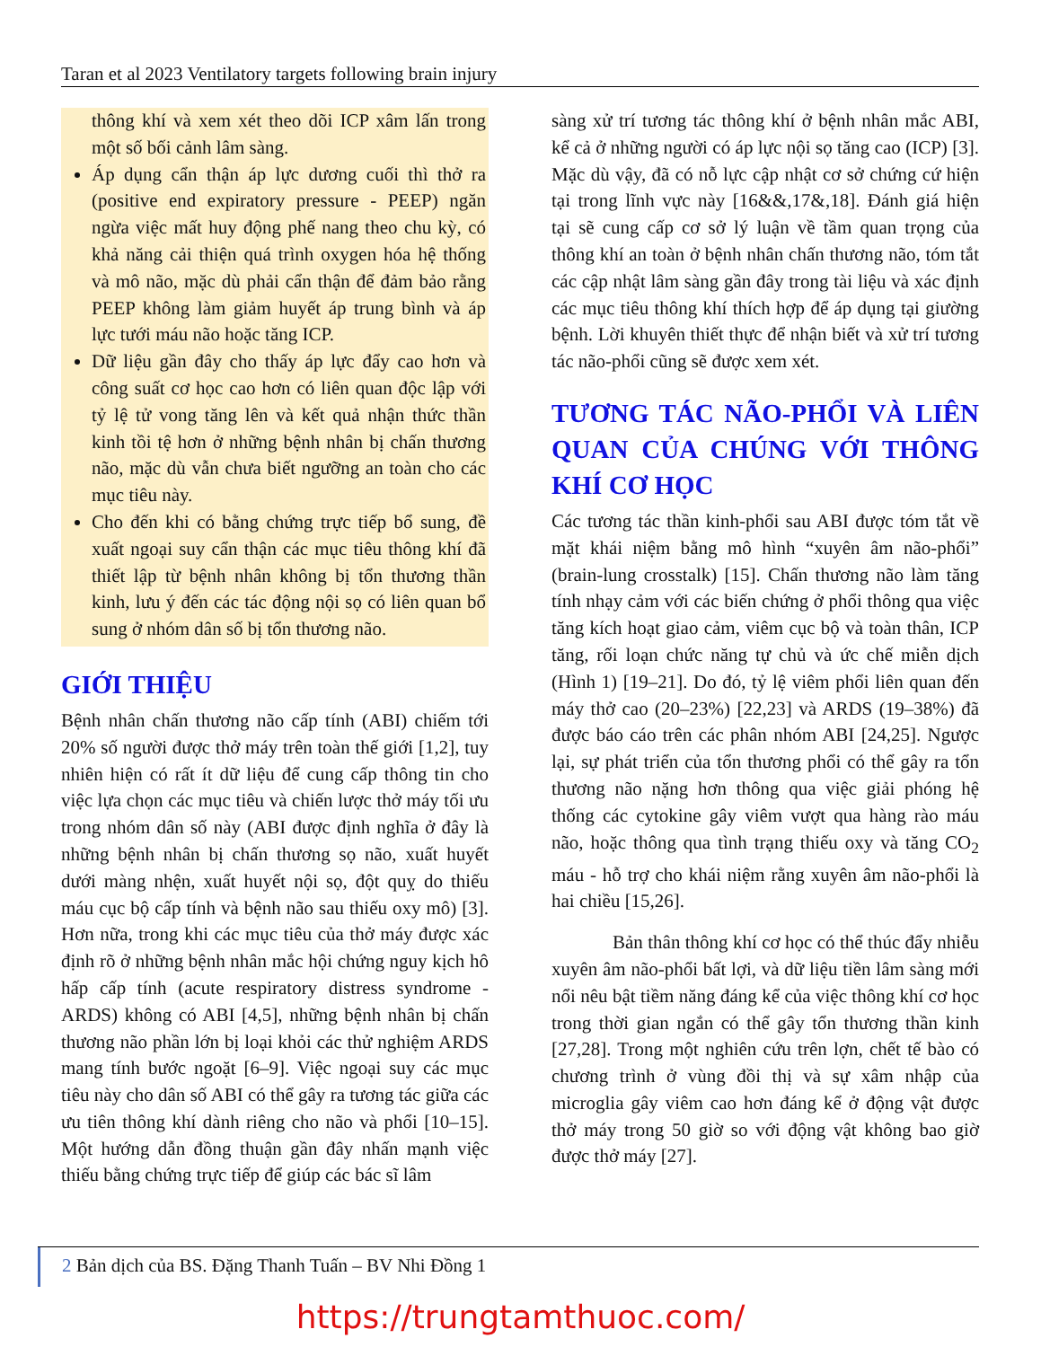Taran et al 2023 Ventilatory targets following brain injury
thông khí và xem xét theo dõi ICP xâm lấn trong một số bối cảnh lâm sàng.
Áp dụng cẩn thận áp lực dương cuối thì thở ra (positive end expiratory pressure - PEEP) ngăn ngừa việc mất huy động phế nang theo chu kỳ, có khả năng cải thiện quá trình oxygen hóa hệ thống và mô não, mặc dù phải cẩn thận để đảm bảo rằng PEEP không làm giảm huyết áp trung bình và áp lực tưới máu não hoặc tăng ICP.
Dữ liệu gần đây cho thấy áp lực đẩy cao hơn và công suất cơ học cao hơn có liên quan độc lập với tỷ lệ tử vong tăng lên và kết quả nhận thức thần kinh tồi tệ hơn ở những bệnh nhân bị chấn thương não, mặc dù vẫn chưa biết ngưỡng an toàn cho các mục tiêu này.
Cho đến khi có bằng chứng trực tiếp bổ sung, đề xuất ngoại suy cẩn thận các mục tiêu thông khí đã thiết lập từ bệnh nhân không bị tổn thương thần kinh, lưu ý đến các tác động nội sọ có liên quan bổ sung ở nhóm dân số bị tổn thương não.
GIỚI THIỆU
Bệnh nhân chấn thương não cấp tính (ABI) chiếm tới 20% số người được thở máy trên toàn thế giới [1,2], tuy nhiên hiện có rất ít dữ liệu để cung cấp thông tin cho việc lựa chọn các mục tiêu và chiến lược thở máy tối ưu trong nhóm dân số này (ABI được định nghĩa ở đây là những bệnh nhân bị chấn thương sọ não, xuất huyết dưới màng nhện, xuất huyết nội sọ, đột quỵ do thiếu máu cục bộ cấp tính và bệnh não sau thiếu oxy mô) [3]. Hơn nữa, trong khi các mục tiêu của thở máy được xác định rõ ở những bệnh nhân mắc hội chứng nguy kịch hô hấp cấp tính (acute respiratory distress syndrome - ARDS) không có ABI [4,5], những bệnh nhân bị chấn thương não phần lớn bị loại khỏi các thử nghiệm ARDS mang tính bước ngoặt [6–9]. Việc ngoại suy các mục tiêu này cho dân số ABI có thể gây ra tương tác giữa các ưu tiên thông khí dành riêng cho não và phổi [10–15]. Một hướng dẫn đồng thuận gần đây nhấn mạnh việc thiếu bằng chứng trực tiếp để giúp các bác sĩ lâm
sàng xử trí tương tác thông khí ở bệnh nhân mắc ABI, kể cả ở những người có áp lực nội sọ tăng cao (ICP) [3]. Mặc dù vậy, đã có nỗ lực cập nhật cơ sở chứng cứ hiện tại trong lĩnh vực này [16&&,17&,18]. Đánh giá hiện tại sẽ cung cấp cơ sở lý luận về tầm quan trọng của thông khí an toàn ở bệnh nhân chấn thương não, tóm tắt các cập nhật lâm sàng gần đây trong tài liệu và xác định các mục tiêu thông khí thích hợp để áp dụng tại giường bệnh. Lời khuyên thiết thực để nhận biết và xử trí tương tác não-phổi cũng sẽ được xem xét.
TƯƠNG TÁC NÃO-PHỔI VÀ LIÊN QUAN CỦA CHÚNG VỚI THÔNG KHÍ CƠ HỌC
Các tương tác thần kinh-phổi sau ABI được tóm tắt về mặt khái niệm bằng mô hình “xuyên âm não-phổi” (brain-lung crosstalk) [15]. Chấn thương não làm tăng tính nhạy cảm với các biến chứng ở phổi thông qua việc tăng kích hoạt giao cảm, viêm cục bộ và toàn thân, ICP tăng, rối loạn chức năng tự chủ và ức chế miễn dịch (Hình 1) [19–21]. Do đó, tỷ lệ viêm phổi liên quan đến máy thở cao (20–23%) [22,23] và ARDS (19–38%) đã được báo cáo trên các phân nhóm ABI [24,25]. Ngược lại, sự phát triển của tổn thương phổi có thể gây ra tổn thương não nặng hơn thông qua việc giải phóng hệ thống các cytokine gây viêm vượt qua hàng rào máu não, hoặc thông qua tình trạng thiếu oxy và tăng CO<sub>2</sub> máu - hỗ trợ cho khái niệm rằng xuyên âm não-phổi là hai chiều [15,26].
Bản thân thông khí cơ học có thể thúc đẩy nhiễu xuyên âm não-phổi bất lợi, và dữ liệu tiền lâm sàng mới nổi nêu bật tiềm năng đáng kể của việc thông khí cơ học trong thời gian ngắn có thể gây tổn thương thần kinh [27,28]. Trong một nghiên cứu trên lợn, chết tế bào có chương trình ở vùng đồi thị và sự xâm nhập của microglia gây viêm cao hơn đáng kể ở động vật được thở máy trong 50 giờ so với động vật không bao giờ được thở máy [27].
2 Bản dịch của BS. Đặng Thanh Tuấn – BV Nhi Đồng 1
https://trungtamthuoc.com/